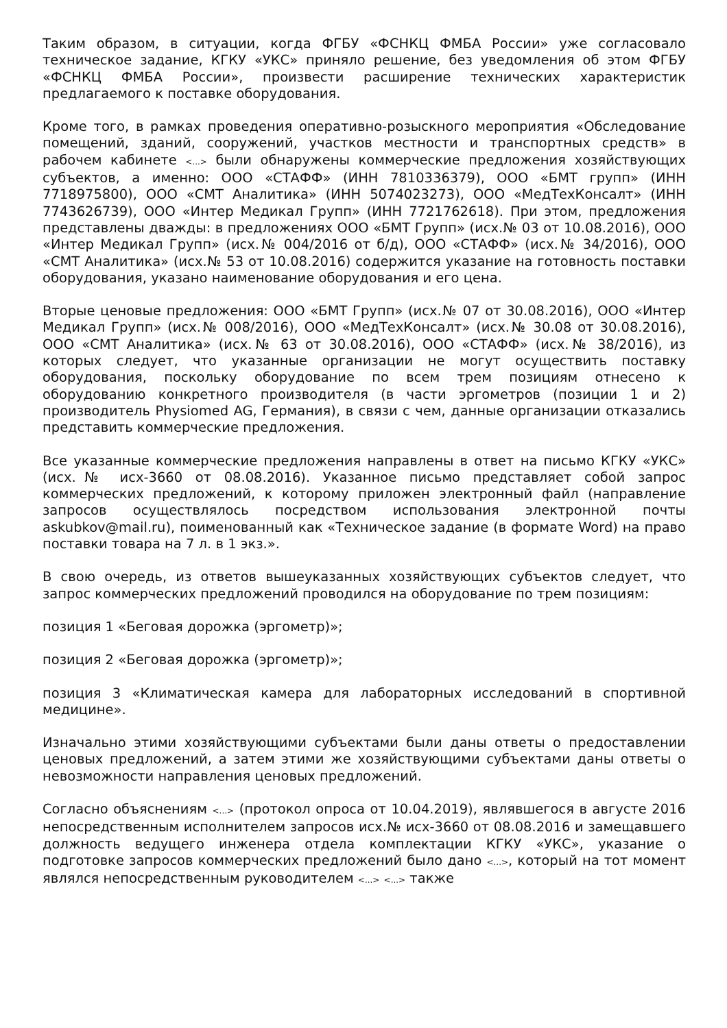Таким образом, в ситуации, когда ФГБУ «ФСНКЦ ФМБА России» уже согласовало техническое задание, КГКУ «УКС» приняло решение, без уведомления об этом ФГБУ «ФСНКЦ ФМБА России», произвести расширение технических характеристик предлагаемого к поставке оборудования.
Кроме того, в рамках проведения оперативно-розыскного мероприятия «Обследование помещений, зданий, сооружений, участков местности и транспортных средств» в рабочем кабинете <...> были обнаружены коммерческие предложения хозяйствующих субъектов, а именно: ООО «СТАФФ» (ИНН 7810336379), ООО «БМТ групп» (ИНН 7718975800), ООО «СМТ Аналитика» (ИНН 5074023273), ООО «МедТехКонсалт» (ИНН 7743626739), ООО «Интер Медикал Групп» (ИНН 7721762618). При этом, предложения представлены дважды: в предложениях ООО «БМТ Групп» (исх.№ 03 от 10.08.2016), ООО «Интер Медикал Групп» (исх.№ 004/2016 от б/д), ООО «СТАФФ» (исх.№ 34/2016), ООО «СМТ Аналитика» (исх.№ 53 от 10.08.2016) содержится указание на готовность поставки оборудования, указано наименование оборудования и его цена.
Вторые ценовые предложения: ООО «БМТ Групп» (исх.№ 07 от 30.08.2016), ООО «Интер Медикал Групп» (исх.№ 008/2016), ООО «МедТехКонсалт» (исх.№ 30.08 от 30.08.2016), ООО «СМТ Аналитика» (исх.№ 63 от 30.08.2016), ООО «СТАФФ» (исх.№ 38/2016), из которых следует, что указанные организации не могут осуществить поставку оборудования, поскольку оборудование по всем трем позициям отнесено к оборудованию конкретного производителя (в части эргометров (позиции 1 и 2) производитель Physiomed AG, Германия), в связи с чем, данные организации отказались представить коммерческие предложения.
Все указанные коммерческие предложения направлены в ответ на письмо КГКУ «УКС» (исх.№ исх-3660 от 08.08.2016). Указанное письмо представляет собой запрос коммерческих предложений, к которому приложен электронный файл (направление запросов осуществлялось посредством использования электронной почты askubkov@mail.ru), поименованный как «Техническое задание (в формате Word) на право поставки товара на 7 л. в 1 экз.».
В свою очередь, из ответов вышеуказанных хозяйствующих субъектов следует, что запрос коммерческих предложений проводился на оборудование по трем позициям:
позиция 1 «Беговая дорожка (эргометр)»;
позиция 2 «Беговая дорожка (эргометр)»;
позиция 3 «Климатическая камера для лабораторных исследований в спортивной медицине».
Изначально этими хозяйствующими субъектами были даны ответы о предоставлении ценовых предложений, а затем этими же хозяйствующими субъектами даны ответы о невозможности направления ценовых предложений.
Согласно объяснениям <...> (протокол опроса от 10.04.2019), являвшегося в августе 2016 непосредственным исполнителем запросов исх.№ исх-3660 от 08.08.2016 и замещавшего должность ведущего инженера отдела комплектации КГКУ «УКС», указание о подготовке запросов коммерческих предложений было дано <...>, который на тот момент являлся непосредственным руководителем <...> <...> также